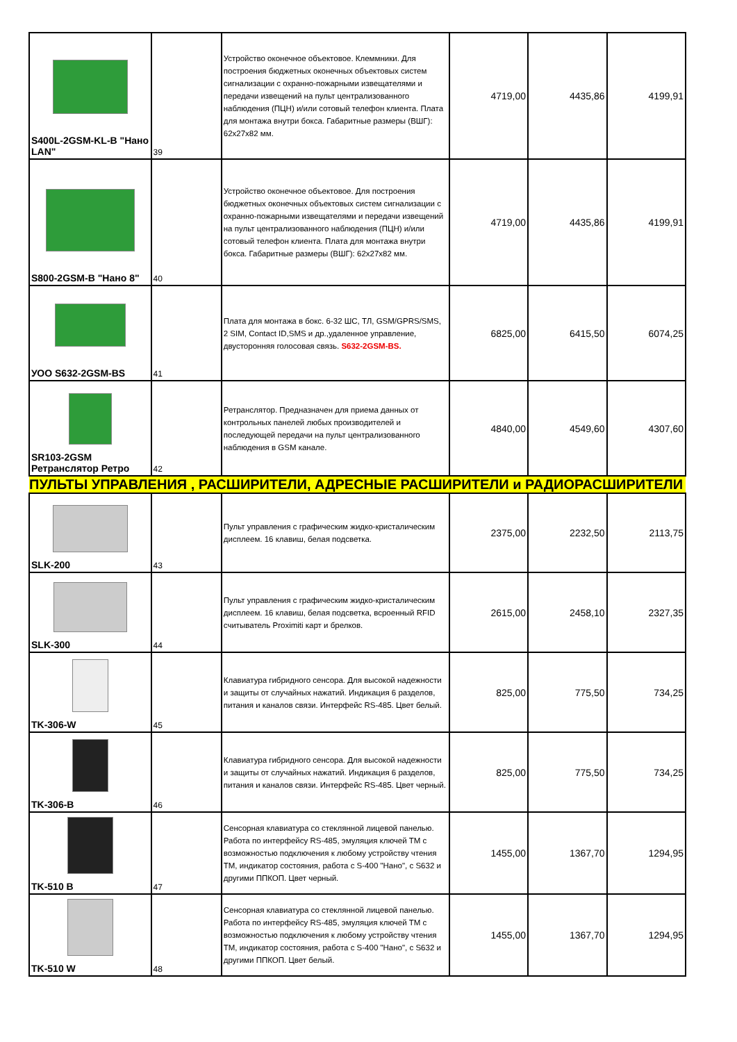| S400L-2GSM-KL-B "Нано LAN" | 39 | Устройство оконечное объектовое. Клеммники. Для построения бюджетных оконечных объектовых систем сигнализации с охранно-пожарными извещателями и передачи извещений на пульт централизованного наблюдения (ПЦН) и/или сотовый телефон клиента. Плата для монтажа внутри бокса. Габаритные размеры (ВШГ): 62x27x82 мм. | 4719,00 | 4435,86 | 4199,91 |
| S800-2GSM-B "Нано 8" | 40 | Устройство оконечное объектовое. Для построения бюджетных оконечных объектовых систем сигнализации с охранно-пожарными извещателями и передачи извещений на пульт централизованного наблюдения (ПЦН) и/или сотовый телефон клиента. Плата для монтажа внутри бокса. Габаритные размеры (ВШГ): 62x27x82 мм. | 4719,00 | 4435,86 | 4199,91 |
| УОО S632-2GSM-BS | 41 | Плата для монтажа в бокс. 6-32 ШС, ТЛ, GSM/GPRS/SMS, 2 SIM, Contact ID,SMS и др.,удаленное управление, двусторонняя голосовая связь. S632-2GSM-BS. | 6825,00 | 6415,50 | 6074,25 |
| SR103-2GSM Ретранслятор Ретро | 42 | Ретранслятор. Предназначен для приема данных от контрольных панелей любых производителей и последующей передачи на пульт централизованного наблюдения в GSM канале. | 4840,00 | 4549,60 | 4307,60 |
| ПУЛЬТЫ УПРАВЛЕНИЯ , РАСШИРИТЕЛИ, АДРЕСНЫЕ РАСШИРИТЕЛИ и РАДИОРАСШИРИТЕЛИ | | | | | |
| SLK-200 | 43 | Пульт управления с графическим жидко-кристалическим дисплеем. 16 клавиш, белая подсветка. | 2375,00 | 2232,50 | 2113,75 |
| SLK-300 | 44 | Пульт управления с графическим жидко-кристалическим дисплеем. 16 клавиш, белая подсветка, всроенный RFID считыватель Proximiti карт и брелков. | 2615,00 | 2458,10 | 2327,35 |
| TK-306-W | 45 | Клавиатура гибридного сенсора. Для высокой надежности и защиты от случайных нажатий. Индикация 6 разделов, питания и каналов связи. Интерфейс RS-485. Цвет белый. | 825,00 | 775,50 | 734,25 |
| TK-306-B | 46 | Клавиатура гибридного сенсора. Для высокой надежности и защиты от случайных нажатий. Индикация 6 разделов, питания и каналов связи. Интерфейс RS-485. Цвет черный. | 825,00 | 775,50 | 734,25 |
| TK-510 B | 47 | Сенсорная клавиатура со стеклянной лицевой панелью. Работа по интерфейсу RS-485, эмуляция ключей ТМ с возможностью подключения к любому устройству чтения ТМ, индикатор состояния, работа с S-400 "Нано", с S632 и другими ППКОП. Цвет черный. | 1455,00 | 1367,70 | 1294,95 |
| TK-510 W | 48 | Сенсорная клавиатура со стеклянной лицевой панелью. Работа по интерфейсу RS-485, эмуляция ключей ТМ с возможностью подключения к любому устройству чтения ТМ, индикатор состояния, работа с S-400 "Нано", с S632 и другими ППКОП. Цвет белый. | 1455,00 | 1367,70 | 1294,95 |